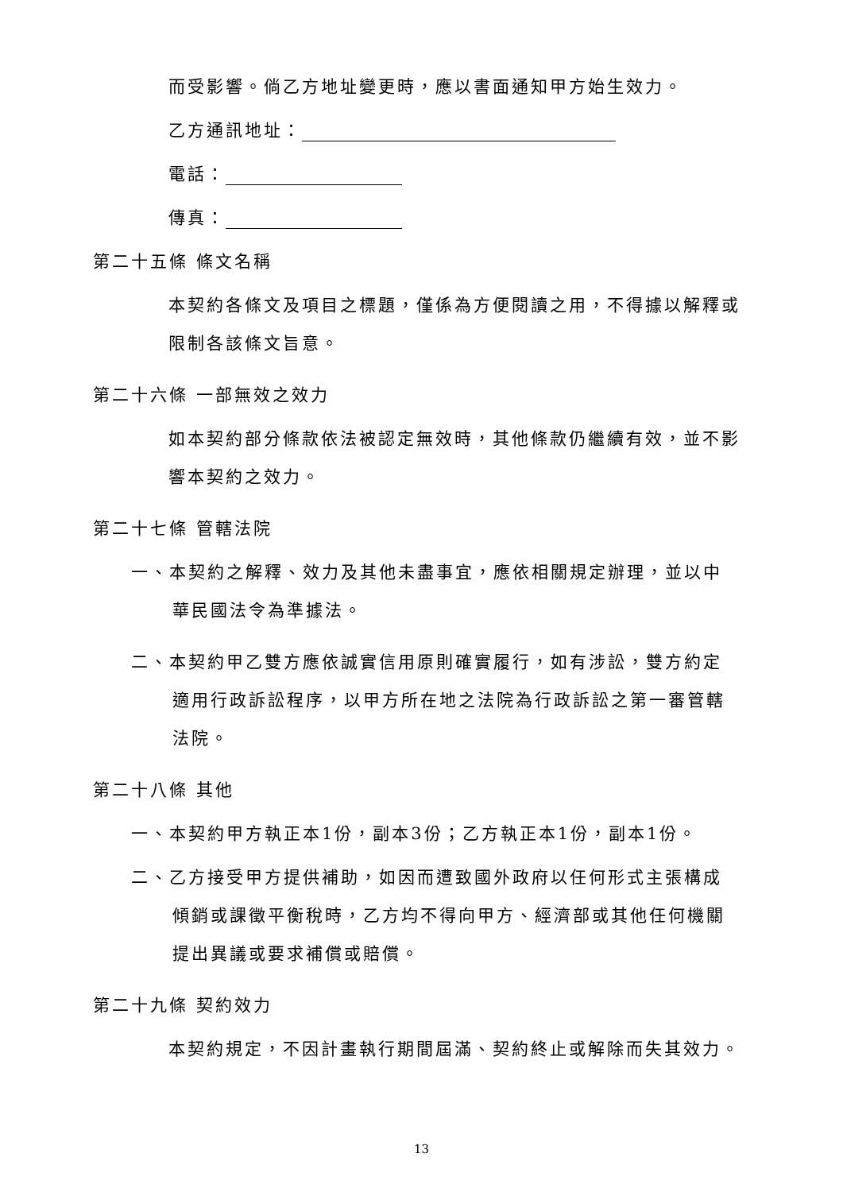而受影響。倘乙方地址變更時，應以書面通知甲方始生效力。
乙方通訊地址：
電話：
傳真：
第二十五條 條文名稱
本契約各條文及項目之標題，僅係為方便閱讀之用，不得據以解釋或限制各該條文旨意。
第二十六條 一部無效之效力
如本契約部分條款依法被認定無效時，其他條款仍繼續有效，並不影響本契約之效力。
第二十七條 管轄法院
一、本契約之解釋、效力及其他未盡事宜，應依相關規定辦理，並以中
華民國法令為準據法。
二、本契約甲乙雙方應依誠實信用原則確實履行，如有涉訟，雙方約定
適用行政訴訟程序，以甲方所在地之法院為行政訴訟之第一審管轄
法院。
第二十八條 其他
一、本契約甲方執正本1份，副本3份；乙方執正本1份，副本1份。
二、乙方接受甲方提供補助，如因而遭致國外政府以任何形式主張構成
傾銷或課徵平衡稅時，乙方均不得向甲方、經濟部或其他任何機關
提出異議或要求補償或賠償。
第二十九條 契約效力
本契約規定，不因計畫執行期間屆滿、契約終止或解除而失其效力。
13